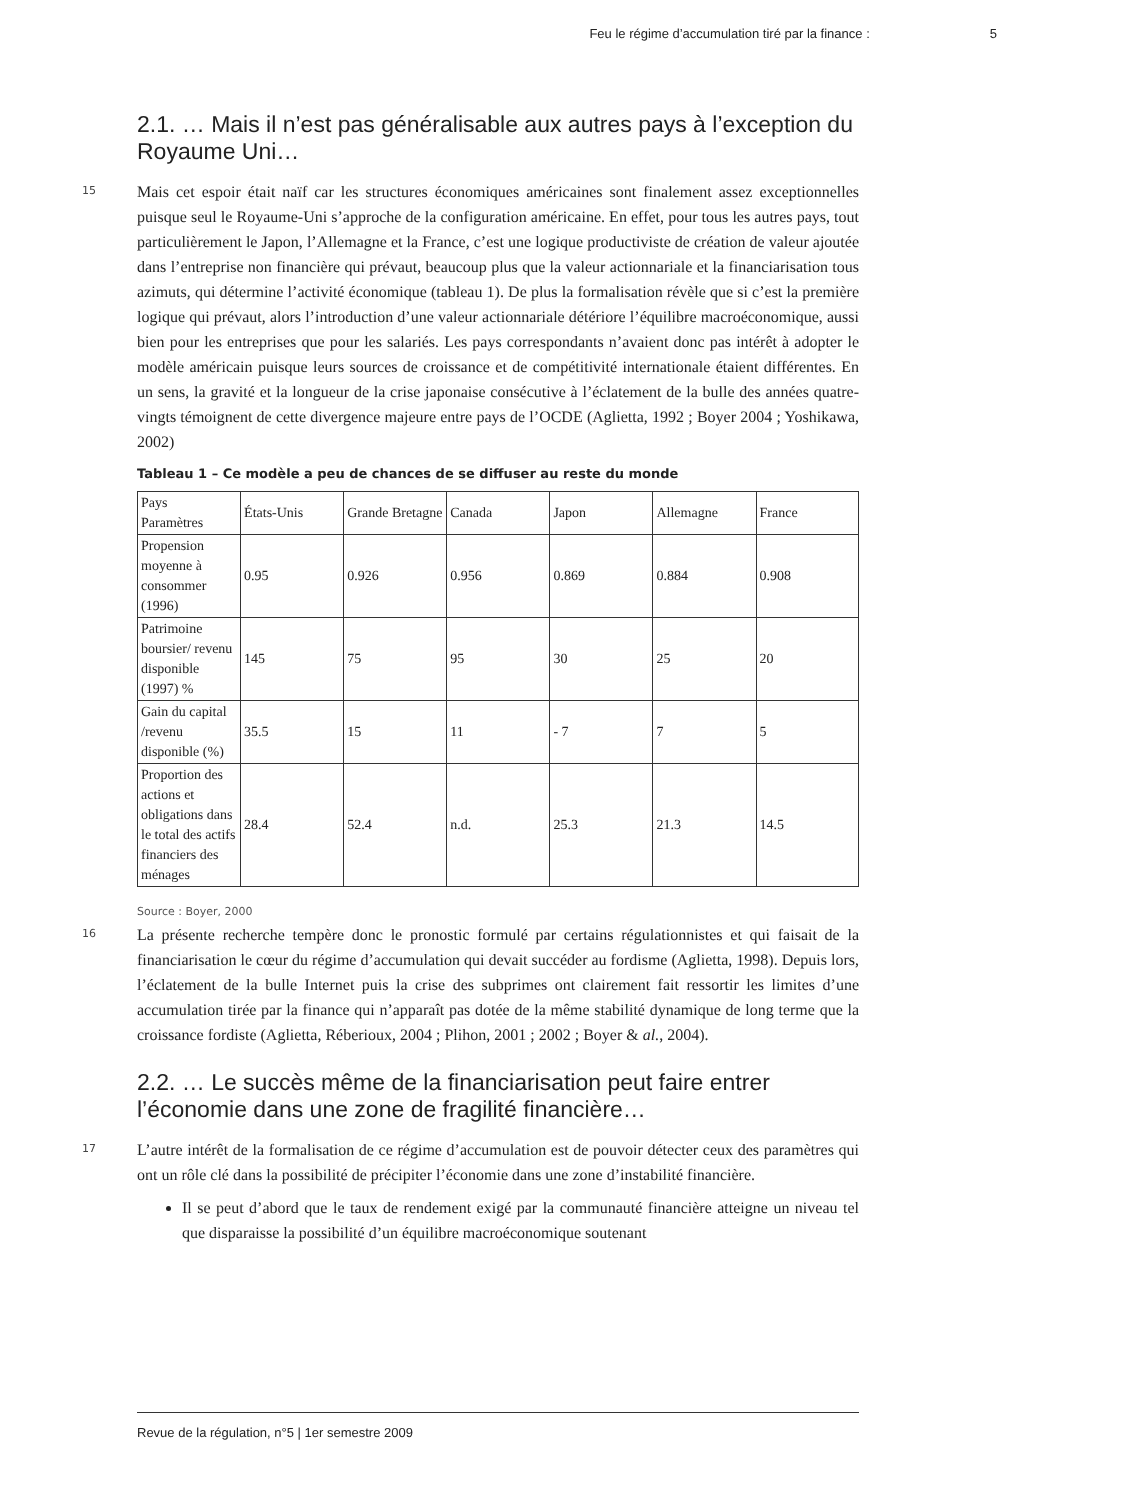Feu le régime d’accumulation tiré par la finance : 5
2.1. … Mais il n’est pas généralisable aux autres pays à l’exception du Royaume Uni…
15
Mais cet espoir était naïf car les structures économiques américaines sont finalement assez exceptionnelles puisque seul le Royaume-Uni s’approche de la configuration américaine. En effet, pour tous les autres pays, tout particulièrement le Japon, l’Allemagne et la France, c’est une logique productiviste de création de valeur ajoutée dans l’entreprise non financière qui prévaut, beaucoup plus que la valeur actionnariale et la financiarisation tous azimuts, qui détermine l’activité économique (tableau 1). De plus la formalisation révèle que si c’est la première logique qui prévaut, alors l’introduction d’une valeur actionnariale détériore l’équilibre macroéconomique, aussi bien pour les entreprises que pour les salariés. Les pays correspondants n’avaient donc pas intérêt à adopter le modèle américain puisque leurs sources de croissance et de compétitivité internationale étaient différentes. En un sens, la gravité et la longueur de la crise japonaise consécutive à l’éclatement de la bulle des années quatre-vingts témoignent de cette divergence majeure entre pays de l’OCDE (Aglietta, 1992 ; Boyer 2004 ; Yoshikawa, 2002)
Tableau 1 – Ce modèle a peu de chances de se diffuser au reste du monde
| Pays Paramètres | États-Unis | Grande Bretagne | Canada | Japon | Allemagne | France |
| Propension moyenne à consommer (1996) | 0.95 | 0.926 | 0.956 | 0.869 | 0.884 | 0.908 |
| Patrimoine boursier/ revenu disponible (1997) % | 145 | 75 | 95 | 30 | 25 | 20 |
| Gain du capital /revenu disponible (%) | 35.5 | 15 | 11 | - 7 | 7 | 5 |
| Proportion des actions et obligations dans le total des actifs financiers des ménages | 28.4 | 52.4 | n.d. | 25.3 | 21.3 | 14.5 |
Source : Boyer, 2000
16
La présente recherche tempère donc le pronostic formulé par certains régulationnistes et qui faisait de la financiarisation le cœur du régime d’accumulation qui devait succéder au fordisme (Aglietta, 1998). Depuis lors, l’éclatement de la bulle Internet puis la crise des subprimes ont clairement fait ressortir les limites d’une accumulation tirée par la finance qui n’apparaît pas dotée de la même stabilité dynamique de long terme que la croissance fordiste (Aglietta, Réberioux, 2004 ; Plihon, 2001 ; 2002 ; Boyer & al., 2004).
2.2. … Le succès même de la financiarisation peut faire entrer l’économie dans une zone de fragilité financière…
17
L’autre intérêt de la formalisation de ce régime d’accumulation est de pouvoir détecter ceux des paramètres qui ont un rôle clé dans la possibilité de précipiter l’économie dans une zone d’instabilité financière.
Il se peut d’abord que le taux de rendement exigé par la communauté financière atteigne un niveau tel que disparaisse la possibilité d’un équilibre macroéconomique soutenant
Revue de la régulation, n°5 | 1er semestre 2009